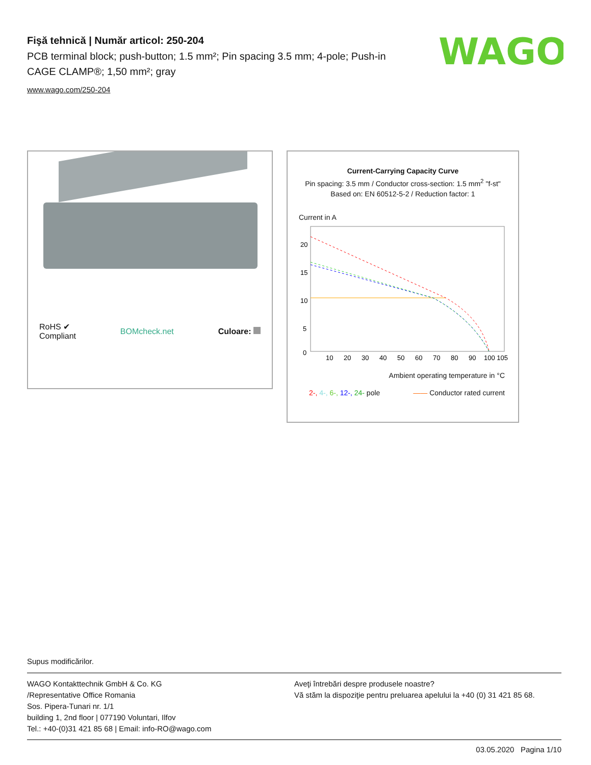Fişă tehnică | Număr articol: 250-204
PCB terminal block; push-button; 1.5 mm²; Pin spacing 3.5 mm; 4-pole; Push-in CAGE CLAMP®; 1,50 mm²; gray
www.wago.com/250-204
WAGO
RoHS ✔
Compliant
BOMcheck.net Culoare:
Current-Carrying Capacity Curve
Pin spacing: 3.5 mm / Conductor cross-section: 1.5 mm<sup>2</sup> "f-st"
Based on: EN 60512-5-2 / Reduction factor: 1
Current in A
20
15
10
5
0
10
20
30
40
50
60
70
80
90
100 105
Ambient operating temperature in °C
2-, 4-, 6-, 12-, 24- pole —— Conductor rated current
Supus modificărilor.
WAGO Kontakttechnik GmbH & Co. KG
/Representative Office Romania
Sos. Pipera-Tunari nr. 1/1
building 1, 2nd floor | 077190 Voluntari, Ilfov
Tel.: +40-(0)31 421 85 68 | Email: info-RO@wago.com
Aveţi întrebări despre produsele noastre?
Vă stăm la dispoziţie pentru preluarea apelului la +40 (0) 31 421 85 68.
03.05.2020 Pagina 1/10